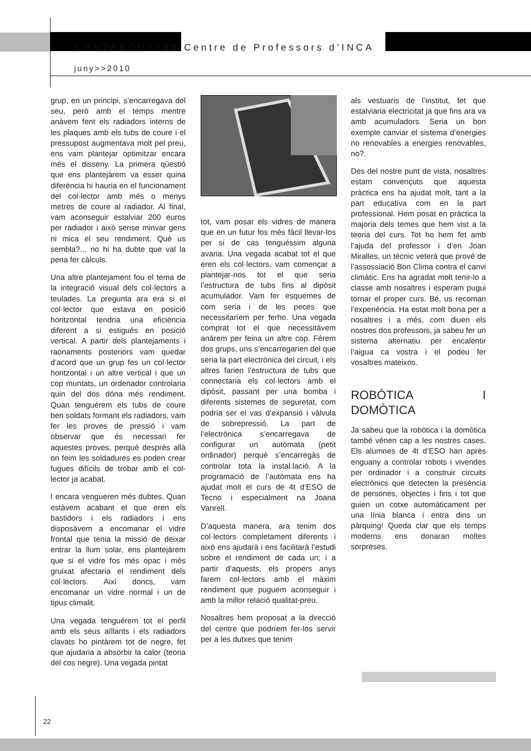CANTABOU>>32 Centre de Professors d’INCA
juny>>2010
grup, en un principi, s’encarregava del seu, però amb el temps mentre anàvem fent els radiadors interns de les plaques amb els tubs de coure i el pressupost augmentava molt pel preu, ens vam plantejar optimitzar encara més el disseny. La primera qüestió que ens plantejàrem va esser quina diferència hi hauria en el funcionament del col·lector amb més o menys metres de coure al radiador. Al final, vam aconseguir estalviar 200 euros per radiador i això sense minvar gens ni mica el seu rendiment. Què us sembla?... no hi ha dubte que val la pena fer càlculs.
Una altre plantejament fou el tema de la integració visual dels col·lectors a teulades. La pregunta ara era si el col·lector que estava en posició horitzontal tendria una eficiència diferent a si estigués en posició vertical. A partir dels plantejaments i raonaments posteriors vam quedar d’acord que un grup fes un col·lector horitzontal i un altre vertical i que un cop muntats, un ordenador controlaria quin del dos dóna més rendiment. Quan tenguérem els tubs de coure ben soldats formant els radiadors, vam fer les proves de pressió i vam observar que és necessari fer aquestes proves, perquè desprès allà on feim les soldadures es poden crear fugues difícils de trobar amb el col­lector ja acabat.
I encara vengueren més dubtes. Quan estàvem acabant el que eren els bastidors i els radiadors i ens disposàvem a encomanar el vidre frontal que tenia la missió de deixar entrar la llum solar, ens plantejàrem que si el vidre fos més opac i més gruixat afectaria el rendiment dels col·lectors. Així doncs, vam encomanar un vidre normal i un de tipus climalit.
Una vegada tenguérem tot el perfil amb els seus aïllants i els radiadors clavats ho pintàrem tot de negre, fet que ajudaria a absorbir la calor (teoria del cos negre). Una vegada pintat
tot, vam posar els vidres de manera que en un futur fos més fàcil llevar-los per si de cas tenguéssim alguna avaria. Una vegada acabat tot el que eren els col·lectors, vam començar a plantejar-nos tot el que seria l’estructura de tubs fins al dipòsit acumulador. Vam fer esquemes de com seria i de les peces que necessitaríem per ferho. Una vegada comprat tot el que necessitàvem anàrem per feina un altre cop. Férem dos grups, uns s’encarregarien del que seria la part electrònica del circuit, i els altres farien l’estructura de tubs que connectaria els col·lectors amb el dipòsit, passant per una bomba i diferents sistemes de seguretat, com podria ser el vas d’expansió i vàlvula de sobrepressió. La part de l’electrònica s’encarregava de configurar un autòmata (petit ordinador) perquè s’encarregàs de controlar tota la instal.lació. A la programació de l’autòmata ens ha ajudat molt el curs de 4t d’ESO de Tecno i especialment na Joana Vanrell.
D’aquesta manera, ara tenim dos col·lectors completament diferents i això ens ajudarà i ens facilitarà l’estudi sobre el rendiment de cada un; i a partir d’aquests, els propers anys farem col·lectors amb el màxim rendiment que puguem aconseguir i amb la millor relació qualitat-preu.
Nosaltres hem proposat a la direcció del centre que podríem fer-los servir per a les dutxes que tenim
als vestuaris de l’institut, fet que estalviaria electricitat ja que fins ara va amb acumuladors. Seria un bon exemple canviar el sistema d’energies no renovables a energies renovables, no?.
Des del nostre punt de vista, nosaltres estam convençuts que aquesta pràctica ens ha ajudat molt, tant a la part educativa com en la part professional. Hem posat en pràctica la majoria dels temes que hem vist a la teoria del curs. Tot ho hem fet amb l’ajuda del professor i d’en Joan Miralles, un tècnic veterà que prové de l’assossiació Bon Clima contra el canvi climàtic. Ens ha agradat molt tenir-lo a classe amb nosaltres i esperam pugui tornar el proper curs. Bé, us recoman l’experiència. Ha estat molt bona per a nosaltres i a més, com diuen els nostres dos professors, ja sabeu fer un sistema alternatiu per encalentir l’aigua ca vostra i el podeu fer vosaltres mateixos.
ROBÒTICA I DOMÒTICA
Ja sabeu que la robòtica i la domòtica també vénen cap a les nostres cases. Els alumnes de 4t d’ESO han après enguany a controlar robots i vivendes per ordinador i a construir circuits electrònics que detecten la presència de persones, objectes i fins i tot que guien un cotxe automàticament per una línia blanca i entra dins un pàrquing! Queda clar que els temps moderns ens donaran moltes sorpreses.
22